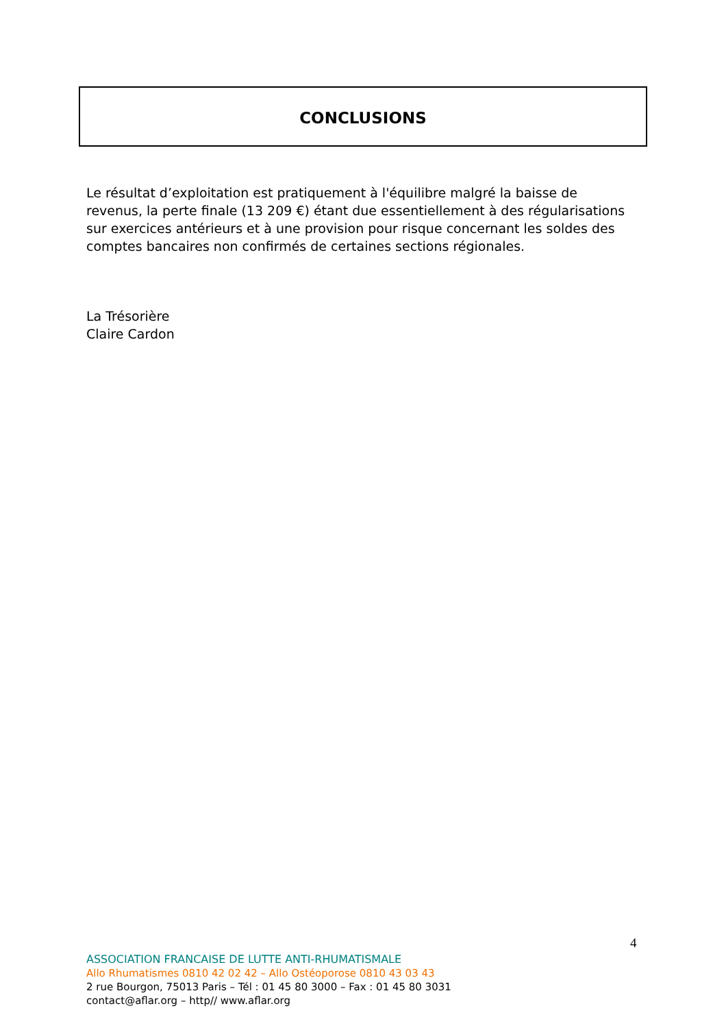CONCLUSIONS
Le résultat d’exploitation est pratiquement à l'équilibre malgré la baisse de revenus, la perte finale (13 209 €) étant due essentiellement à des régularisations sur exercices antérieurs et à une provision pour risque concernant les soldes des comptes bancaires non confirmés de certaines sections régionales.
La Trésorière
Claire Cardon
4
ASSOCIATION FRANCAISE DE LUTTE ANTI-RHUMATISMALE
Allo Rhumatismes 0810 42 02 42 – Allo Ostéoporose 0810 43 03 43
2 rue Bourgon, 75013 Paris – Tél : 01 45 80 3000 – Fax : 01 45 80 3031
contact@aflar.org – http// www.aflar.org